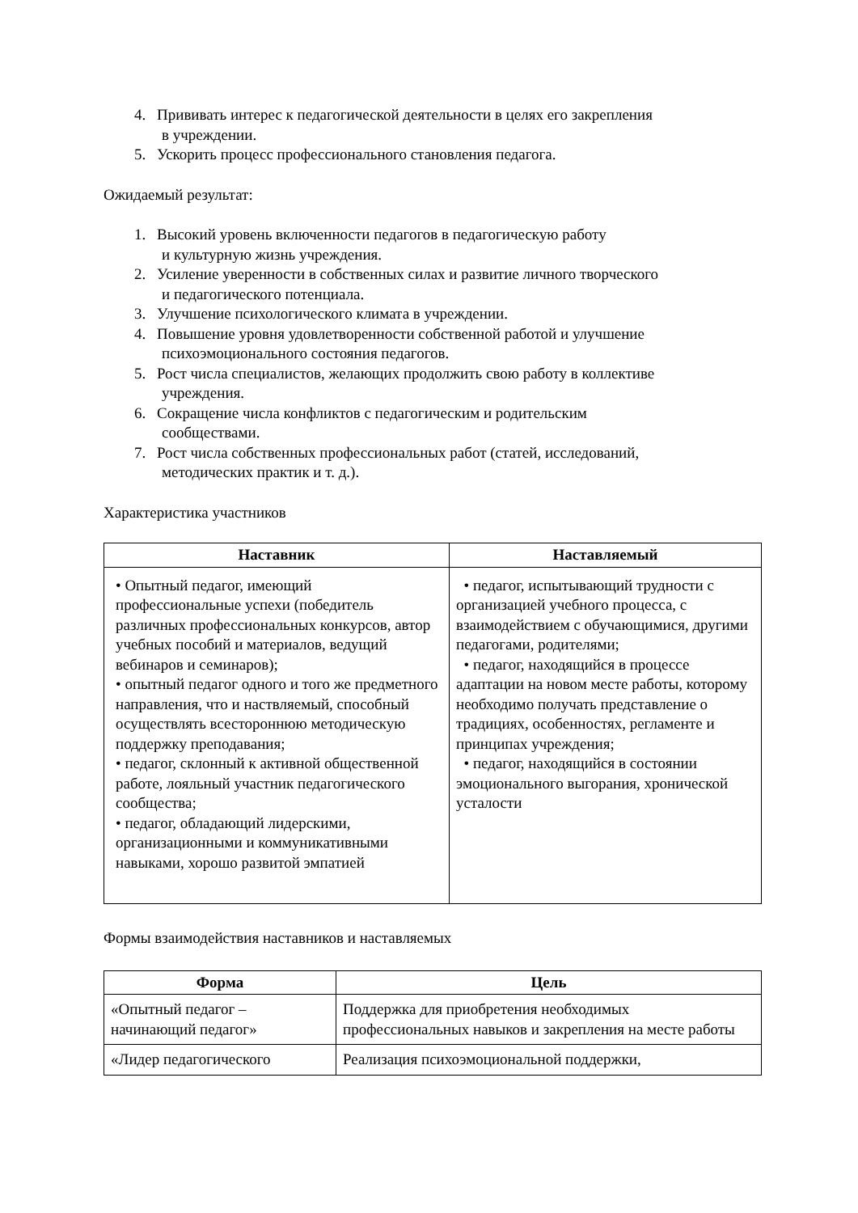4. Прививать интерес к педагогической деятельности в целях его закрепления
в учреждении.
5. Ускорить процесс профессионального становления педагога.
Ожидаемый результат:
1. Высокий уровень включенности педагогов в педагогическую работу
и культурную жизнь учреждения.
2. Усиление уверенности в собственных силах и развитие личного творческого
и педагогического потенциала.
3. Улучшение психологического климата в учреждении.
4. Повышение уровня удовлетворенности собственной работой и улучшение
психоэмоционального состояния педагогов.
5. Рост числа специалистов, желающих продолжить свою работу в коллективе
учреждения.
6. Сокращение числа конфликтов с педагогическим и родительским
сообществами.
7. Рост числа собственных профессиональных работ (статей, исследований,
методических практик и т. д.).
Характеристика участников
| Наставник | Наставляемый |
| --- | --- |
| • Опытный педагог, имеющий профессиональные успехи (победитель различных профессиональных конкурсов, автор учебных пособий и материалов, ведущий вебинаров и семинаров); • опытный педагог одного и того же предметного направления, что и наствляемый, способный осуществлять всестороннюю методическую поддержку преподавания; • педагог, склонный к активной общественной работе, лояльный участник педагогического сообщества; • педагог, обладающий лидерскими, организационными и коммуникативными навыками, хорошо развитой эмпатией | • педагог, испытывающий трудности с организацией учебного процесса, с взаимодействием с обучающимися, другими педагогами, родителями; • педагог, находящийся в процессе адаптации на новом месте работы, которому необходимо получать представление о традициях, особенностях, регламенте и принципах учреждения; • педагог, находящийся в состоянии эмоционального выгорания, хронической усталости |
Формы взаимодействия наставников и наставляемых
| Форма | Цель |
| --- | --- |
| «Опытный педагог – начинающий педагог» | Поддержка для приобретения необходимых профессиональных навыков и закрепления на месте работы |
| «Лидер педагогического | Реализация психоэмоциональной поддержки, |